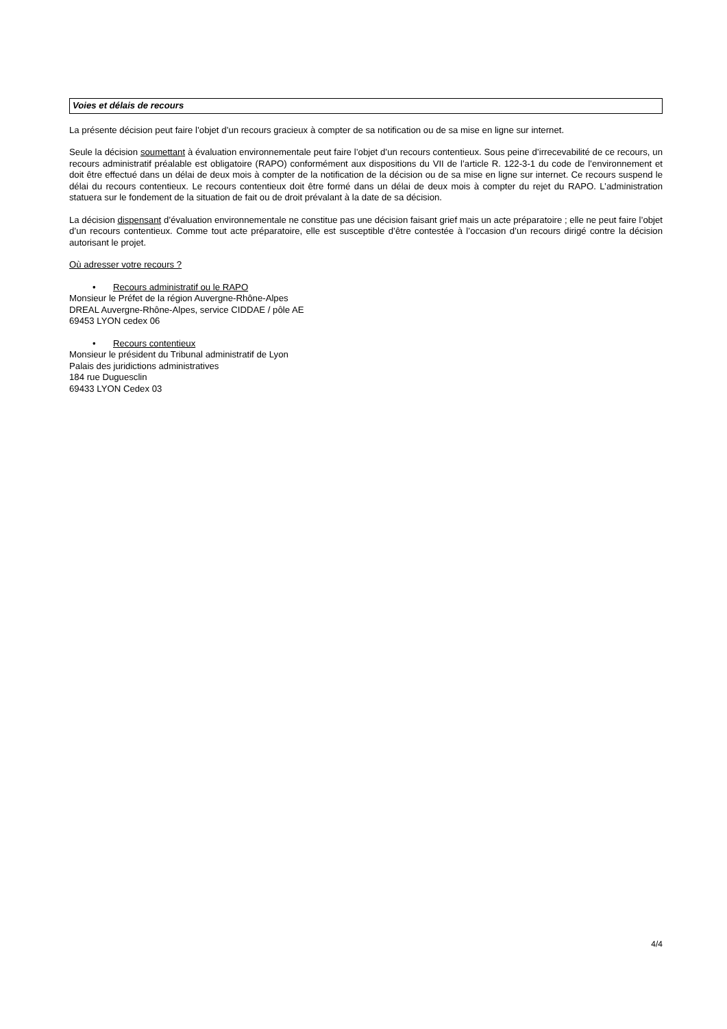Voies et délais de recours
La présente décision peut faire l’objet d’un recours gracieux à compter de sa notification ou de sa mise en ligne sur internet.
Seule la décision soumettant à évaluation environnementale peut faire l’objet d’un recours contentieux. Sous peine d’irrecevabilité de ce recours, un recours administratif préalable est obligatoire (RAPO) conformément aux dispositions du VII de l’article R. 122-3-1 du code de l’environnement et doit être effectué dans un délai de deux mois à compter de la notification de la décision ou de sa mise en ligne sur internet. Ce recours suspend le délai du recours contentieux. Le recours contentieux doit être formé dans un délai de deux mois à compter du rejet du RAPO. L’administration statuera sur le fondement de la situation de fait ou de droit prévalant à la date de sa décision.
La décision dispensant d’évaluation environnementale ne constitue pas une décision faisant grief mais un acte préparatoire ; elle ne peut faire l’objet d’un recours contentieux. Comme tout acte préparatoire, elle est susceptible d’être contestée à l’occasion d’un recours dirigé contre la décision autorisant le projet.
Où adresser votre recours ?
• Recours administratif ou le RAPO
Monsieur le Préfet de la région Auvergne-Rhône-Alpes
DREAL Auvergne-Rhône-Alpes, service CIDDAE / pôle AE
69453 LYON cedex 06
• Recours contentieux
Monsieur le président du Tribunal administratif de Lyon
Palais des juridictions administratives
184 rue Duguesclin
69433 LYON Cedex 03
4/4